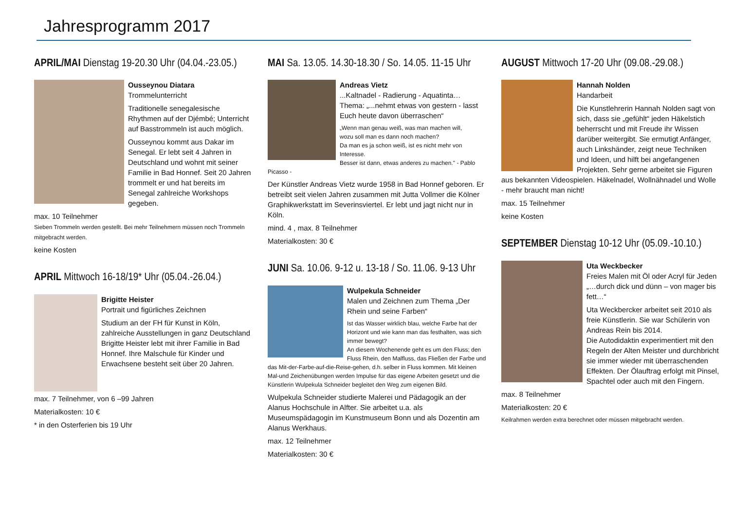Jahresprogramm 2017
APRIL/MAI Dienstag 19-20.30 Uhr (04.04.-23.05.)
Ousseynou Diatara
Trommelunterricht
Traditionelle senegalesische Rhythmen auf der Djémbé; Unterricht auf Basstrommeln ist auch möglich.
Ousseynou kommt aus Dakar im Senegal. Er lebt seit 4 Jahren in Deutschland und wohnt mit seiner Familie in Bad Honnef. Seit 20 Jahren trommelt er und hat bereits im Senegal zahlreiche Workshops gegeben.
max. 10 Teilnehmer
Sieben Trommeln werden gestellt. Bei mehr Teilnehmern müssen noch Trommeln mitgebracht werden.
keine Kosten
APRIL Mittwoch 16-18/19* Uhr (05.04.-26.04.)
Brigitte Heister
Portrait und figürliches Zeichnen
Studium an der FH für Kunst in Köln, zahlreiche Ausstellungen in ganz Deutschland
Brigitte Heister lebt mit ihrer Familie in Bad Honnef. Ihre Malschule für Kinder und Erwachsene besteht seit über 20 Jahren.
max. 7 Teilnehmer, von 6 –99 Jahren
Materialkosten: 10 €
* in den Osterferien bis 19 Uhr
MAI Sa. 13.05. 14.30-18.30 / So. 14.05. 11-15 Uhr
Andreas Vietz
...Kaltnadel - Radierung - Aquatinta…
Thema: „...nehmt etwas von gestern - lasst Euch heute davon überraschen“
„Wenn man genau weiß, was man machen will,
wozu soll man es dann noch machen?
Da man es ja schon weiß, ist es nicht mehr von Interesse.
Besser ist dann, etwas anderes zu machen." - Pablo Picasso -
Der Künstler Andreas Vietz wurde 1958 in Bad Honnef geboren. Er betreibt seit vielen Jahren zusammen mit Jutta Vollmer die Kölner Graphikwerkstatt im Severinsviertel. Er lebt und jagt nicht nur in Köln.
mind. 4 , max. 8 Teilnehmer
Materialkosten: 30 €
JUNI Sa. 10.06. 9-12 u. 13-18 / So. 11.06. 9-13 Uhr
Wulpekula Schneider
Malen und Zeichnen zum Thema „Der Rhein und seine Farben“
Ist das Wasser wirklich blau, welche Farbe hat der Horizont und wie kann man das festhalten, was sich immer bewegt?
An diesem Wochenende geht es um den Fluss; den Fluss Rhein, den Malfluss, das Fließen der Farbe und das Mit-der-Farbe-auf-die-Reise-gehen, d.h. selber in Fluss kommen. Mit kleinen Mal-und Zeichenübungen werden Impulse für das eigene Arbeiten gesetzt und die Künstlerin Wulpekula Schneider begleitet den Weg zum eigenen Bild.
Wulpekula Schneider studierte Malerei und Pädagogik an der Alanus Hochschule in Alfter. Sie arbeitet u.a. als Museumspädagogin im Kunstmuseum Bonn und als Dozentin am Alanus Werkhaus.
max. 12 Teilnehmer
Materialkosten: 30 €
AUGUST Mittwoch 17-20 Uhr (09.08.-29.08.)
Hannah Nolden
Handarbeit
Die Kunstlehrerin Hannah Nolden sagt von sich, dass sie „gefühlt“ jeden Häkelstich beherrscht und mit Freude ihr Wissen darüber weitergibt. Sie ermutigt Anfänger, auch Linkshänder, zeigt neue Techniken und Ideen, und hilft bei angefangenen Projekten. Sehr gerne arbeitet sie Figuren aus bekannten Videospielen. Häkelnadel, Wollnähnadel und Wolle - mehr braucht man nicht!
max. 15 Teilnehmer
keine Kosten
SEPTEMBER Dienstag 10-12 Uhr (05.09.-10.10.)
Uta Weckbecker
Freies Malen mit Öl oder Acryl für Jeden
„…durch dick und dünn – von mager bis fett…“
Uta Weckbercker arbeitet seit 2010 als freie Künstlerin. Sie war Schülerin von Andreas Rein bis 2014.
Die Autodidaktin experimentiert mit den Regeln der Alten Meister und durchbricht sie immer wieder mit überraschenden Effekten. Der Ölauftrag erfolgt mit Pinsel, Spachtel oder auch mit den Fingern.
max. 8 Teilnehmer
Materialkosten: 20 €
Keilrahmen werden extra berechnet oder müssen mitgebracht werden.